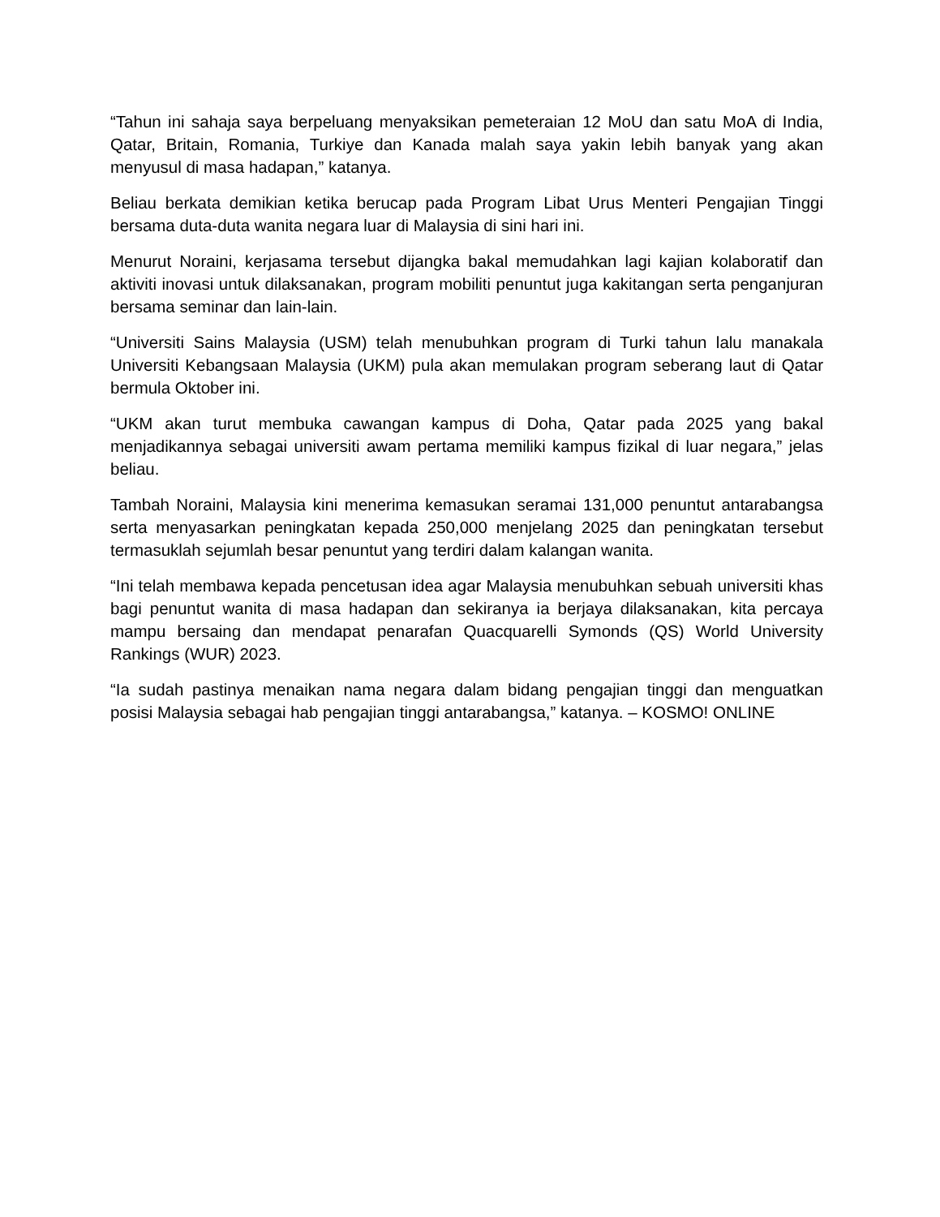“Tahun ini sahaja saya berpeluang menyaksikan pemeteraian 12 MoU dan satu MoA di India, Qatar, Britain, Romania, Turkiye dan Kanada malah saya yakin lebih banyak yang akan menyusul di masa hadapan,” katanya.
Beliau berkata demikian ketika berucap pada Program Libat Urus Menteri Pengajian Tinggi bersama duta-duta wanita negara luar di Malaysia di sini hari ini.
Menurut Noraini, kerjasama tersebut dijangka bakal memudahkan lagi kajian kolaboratif dan aktiviti inovasi untuk dilaksanakan, program mobiliti penuntut juga kakitangan serta penganjuran bersama seminar dan lain-lain.
“Universiti Sains Malaysia (USM) telah menubuhkan program di Turki tahun lalu manakala Universiti Kebangsaan Malaysia (UKM) pula akan memulakan program seberang laut di Qatar bermula Oktober ini.
“UKM akan turut membuka cawangan kampus di Doha, Qatar pada 2025 yang bakal menjadikannya sebagai universiti awam pertama memiliki kampus fizikal di luar negara,” jelas beliau.
Tambah Noraini, Malaysia kini menerima kemasukan seramai 131,000 penuntut antarabangsa serta menyasarkan peningkatan kepada 250,000 menjelang 2025 dan peningkatan tersebut termasuklah sejumlah besar penuntut yang terdiri dalam kalangan wanita.
“Ini telah membawa kepada pencetusan idea agar Malaysia menubuhkan sebuah universiti khas bagi penuntut wanita di masa hadapan dan sekiranya ia berjaya dilaksanakan, kita percaya mampu bersaing dan mendapat penarafan Quacquarelli Symonds (QS) World University Rankings (WUR) 2023.
“Ia sudah pastinya menaikan nama negara dalam bidang pengajian tinggi dan menguatkan posisi Malaysia sebagai hab pengajian tinggi antarabangsa,” katanya. – KOSMO! ONLINE